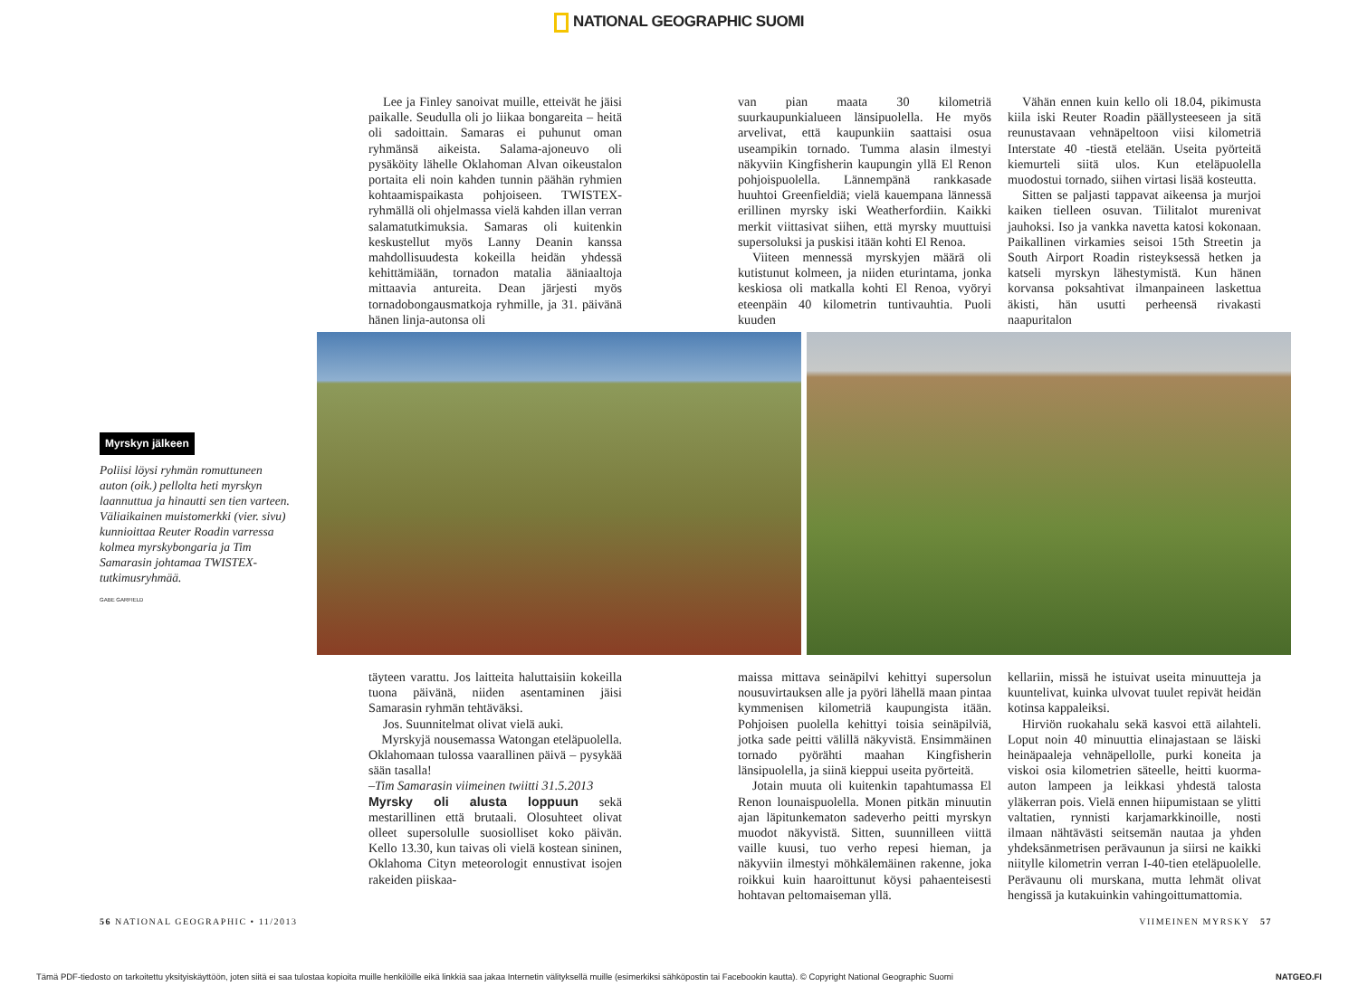NATIONAL GEOGRAPHIC SUOMI
Lee ja Finley sanoivat muille, etteivät he jäisi paikalle. Seudulla oli jo liikaa bongareita – heitä oli sadoittain. Samaras ei puhunut oman ryhmänsä aikeista. Salama-ajoneuvo oli pysäköity lähelle Oklahoman Alvan oikeustalon portaita eli noin kahden tunnin päähän ryhmien kohtaamispaikasta pohjoiseen. TWISTEX-ryhmällä oli ohjelmassa vielä kahden illan verran salamatutkimuksia. Samaras oli kuitenkin keskustellut myös Lanny Deanin kanssa mahdollisuudesta kokeilla heidän yhdessä kehittämiään, tornadon matalia ääniaaltoja mittaavia antureita. Dean järjesti myös tornadobongausmatkoja ryhmille, ja 31. päivänä hänen linja-autonsa oli
van pian maata 30 kilometriä suurkaupunkialueen länsipuolella. He myös arvelivat, että kaupunkiin saattaisi osua useampikin tornado. Tumma alasin ilmestyi näkyviin Kingfisherin kaupungin yllä El Renon pohjoispuolella. Lännempänä rankkasade huuhtoi Greenfieldiä; vielä kauempana lännessä erillinen myrsky iski Weatherfordiin. Kaikki merkit viittasivat siihen, että myrsky muuttuisi supersoluksi ja puskisi itään kohti El Renoa.
Viiteen mennessä myrskyjen määrä oli kutistunut kolmeen, ja niiden eturintama, jonka keskiosa oli matkalla kohti El Renoa, vyöryi eteenpäin 40 kilometrin tuntivauhtia. Puoli kuuden
Vähän ennen kuin kello oli 18.04, pikimusta kiila iski Reuter Roadin päällysteeseen ja sitä reunustavaan vehnäpeltoon viisi kilometriä Interstate 40 -tiestä etelään. Useita pyörteitä kiemurteli siitä ulos. Kun eteläpuolella muodostui tornado, siihen virtasi lisää kosteutta.
Sitten se paljasti tappavat aikeensa ja murjoi kaiken tielleen osuvan. Tiilitalot murenivat jauhoksi. Iso ja vankka navetta katosi kokonaan. Paikallinen virkamies seisoi 15th Streetin ja South Airport Roadin risteyksessä hetken ja katseli myrskyn lähestymistä. Kun hänen korvansa poksahtivat ilmanpaineen laskettua äkisti, hän usutti perheensä rivakasti naapuritalon
Myrskyn jälkeen
Poliisi löysi ryhmän romuttuneen auton (oik.) pellolta heti myrskyn laannuttua ja hinautti sen tien varteen. Väliaikainen muistomerkki (vier. sivu) kunnioittaa Reuter Roadin varressa kolmea myrskybongaria ja Tim Samarasin johtamaa TWISTEX-tutkimusryhmää.
GABE GARFIELD
täyteen varattu. Jos laitteita haluttaisiin kokeilla tuona päivänä, niiden asentaminen jäisi Samarasin ryhmän tehtäväksi.
Jos. Suunnitelmat olivat vielä auki.
Myrskyjä nousemassa Watongan eteläpuolella. Oklahomaan tulossa vaarallinen päivä – pysykää sään tasalla!
–Tim Samarasin viimeinen twiitti 31.5.2013
Myrsky oli alusta loppuun sekä mestarillinen että brutaali. Olosuhteet olivat olleet supersolulle suosiolliset koko päivän. Kello 13.30, kun taivas oli vielä kostean sininen, Oklahoma Cityn meteorologit ennustivat isojen rakeiden piiskaa-
maissa mittava seinäpilvi kehittyi supersolun nousuvirtauksen alle ja pyöri lähellä maan pintaa kymmenisen kilometriä kaupungista itään. Pohjoisen puolella kehittyi toisia seinäpilviä, jotka sade peitti välillä näkyvistä. Ensimmäinen tornado pyörähti maahan Kingfisherin länsipuolella, ja siinä kieppui useita pyörteitä.
Jotain muuta oli kuitenkin tapahtumassa El Renon lounaispuolella. Monen pitkän minuutin ajan läpitunkematon sadeverho peitti myrskyn muodot näkyvistä. Sitten, suunnilleen viittä vaille kuusi, tuo verho repesi hieman, ja näkyviin ilmestyi möhkälemäinen rakenne, joka roikkui kuin haaroittunut köysi pahaenteisesti hohtavan peltomaiseman yllä.
kellariin, missä he istuivat useita minuutteja ja kuuntelivat, kuinka ulvovat tuulet repivät heidän kotinsa kappaleiksi.
Hirviön ruokahalu sekä kasvoi että ailahteli. Loput noin 40 minuuttia elinajastaan se läiski heinäpaaleja vehnäpellolle, purki koneita ja viskoi osia kilometrien säteelle, heitti kuorma-auton lampeen ja leikkasi yhdestä talosta yläkerran pois. Vielä ennen hiipumistaan se ylitti valtatien, rynnisti karjamarkkinoille, nosti ilmaan nähtävästi seitsemän nautaa ja yhden yhdeksänmetrisen perävaunun ja siirsi ne kaikki niitylle kilometrin verran I-40-tien eteläpuolelle. Perävaunu oli murskana, mutta lehmät olivat hengissä ja kutakuinkin vahingoittumattomia.
56 NATIONAL GEOGRAPHIC • 11/2013
VIIMEINEN MYRSKY 57
Tämä PDF-tiedosto on tarkoitettu yksityiskäyttöön, joten siitä ei saa tulostaa kopioita muille henkilöille eikä linkkiä saa jakaa Internetin välityksellä muille (esimerkiksi sähköpostin tai Facebookin kautta). © Copyright National Geographic Suomi NATGEO.FI